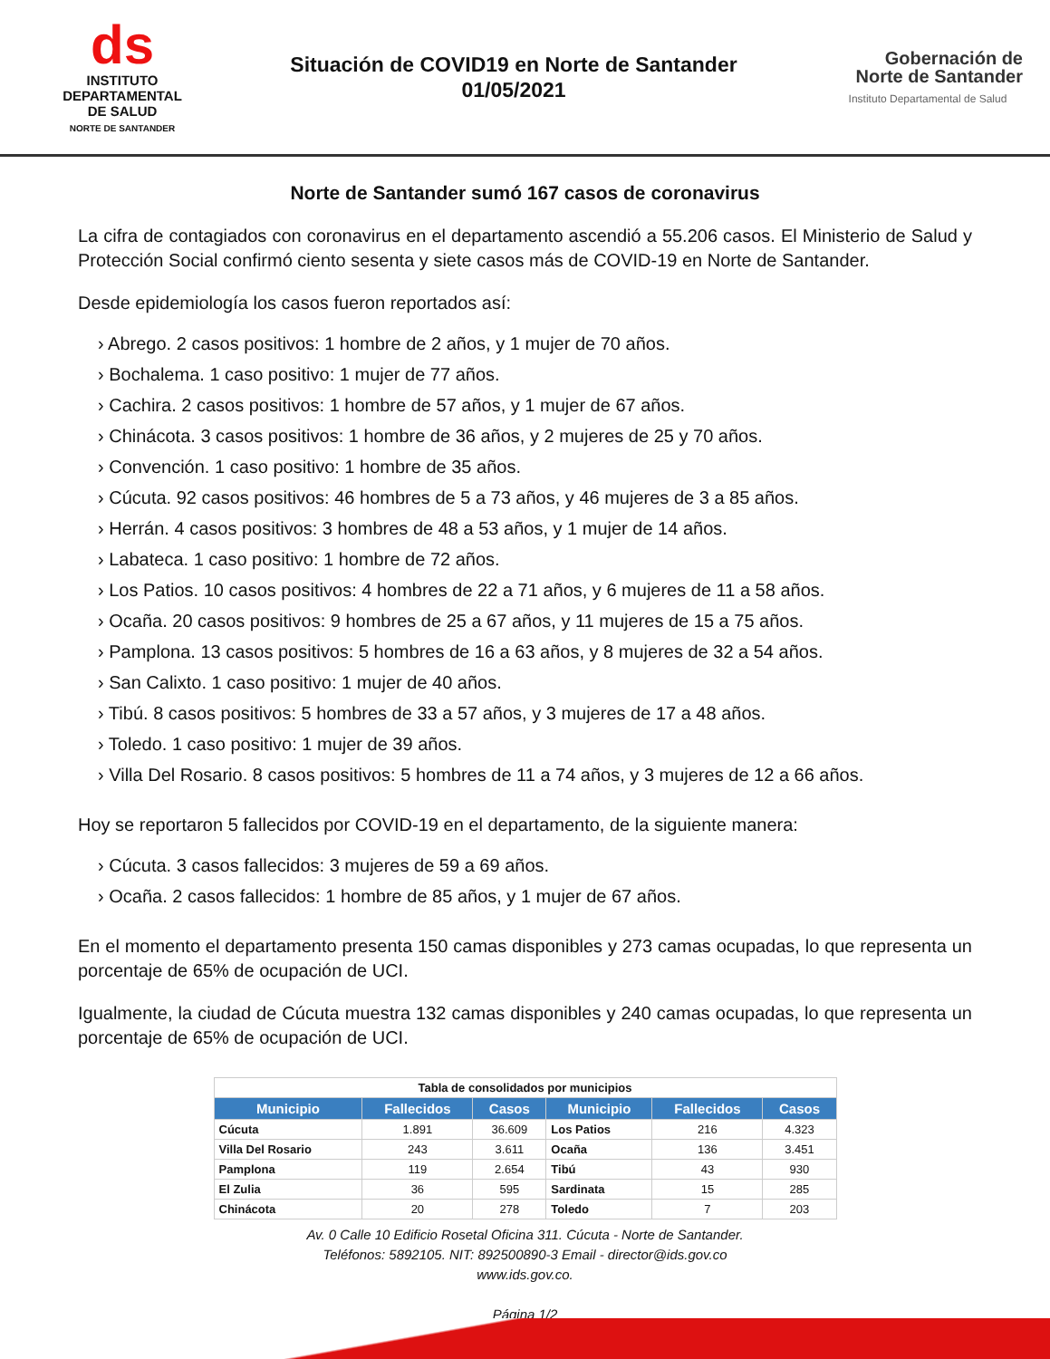ds
INSTITUTO
DEPARTAMENTAL
DE SALUD
NORTE DE SANTANDER
Situación de COVID19 en Norte de Santander
01/05/2021
Gobernación de Norte de Santander
Instituto Departamental de Salud
Norte de Santander sumó 167 casos de coronavirus
La cifra de contagiados con coronavirus en el departamento ascendió a 55.206 casos. El Ministerio de Salud y Protección Social confirmó ciento sesenta y siete casos más de COVID-19 en Norte de Santander.
Desde epidemiología los casos fueron reportados así:
› Abrego. 2 casos positivos: 1 hombre de 2 años, y 1 mujer de 70 años.
› Bochalema. 1 caso positivo: 1 mujer de 77 años.
› Cachira. 2 casos positivos: 1 hombre de 57 años, y 1 mujer de 67 años.
› Chinácota. 3 casos positivos: 1 hombre de 36 años, y 2 mujeres de 25 y 70 años.
› Convención. 1 caso positivo: 1 hombre de 35 años.
› Cúcuta. 92 casos positivos: 46 hombres de 5 a 73 años, y 46 mujeres de 3 a 85 años.
› Herrán. 4 casos positivos: 3 hombres de 48 a 53 años, y 1 mujer de 14 años.
› Labateca. 1 caso positivo: 1 hombre de 72 años.
› Los Patios. 10 casos positivos: 4 hombres de 22 a 71 años, y 6 mujeres de 11 a 58 años.
› Ocaña. 20 casos positivos: 9 hombres de 25 a 67 años, y 11 mujeres de 15 a 75 años.
› Pamplona. 13 casos positivos: 5 hombres de 16 a 63 años, y 8 mujeres de 32 a 54 años.
› San Calixto. 1 caso positivo: 1 mujer de 40 años.
› Tibú. 8 casos positivos: 5 hombres de 33 a 57 años, y 3 mujeres de 17 a 48 años.
› Toledo. 1 caso positivo: 1 mujer de 39 años.
› Villa Del Rosario. 8 casos positivos: 5 hombres de 11 a 74 años, y 3 mujeres de 12 a 66 años.
Hoy se reportaron 5 fallecidos por COVID-19 en el departamento, de la siguiente manera:
› Cúcuta. 3 casos fallecidos: 3 mujeres de 59 a 69 años.
› Ocaña. 2 casos fallecidos: 1 hombre de 85 años, y 1 mujer de 67 años.
En el momento el departamento presenta 150 camas disponibles y 273 camas ocupadas, lo que representa un porcentaje de 65% de ocupación de UCI.
Igualmente, la ciudad de Cúcuta muestra 132 camas disponibles y 240 camas ocupadas, lo que representa un porcentaje de 65% de ocupación de UCI.
| Tabla de consolidados por municipios | | | | | |
| Municipio | Fallecidos | Casos | Municipio | Fallecidos | Casos |
| Cúcuta | 1.891 | 36.609 | Los Patios | 216 | 4.323 |
| Villa Del Rosario | 243 | 3.611 | Ocaña | 136 | 3.451 |
| Pamplona | 119 | 2.654 | Tibú | 43 | 930 |
| El Zulia | 36 | 595 | Sardinata | 15 | 285 |
| Chinácota | 20 | 278 | Toledo | 7 | 203 |
Av. 0 Calle 10 Edificio Rosetal Oficina 311. Cúcuta - Norte de Santander.
Teléfonos: 5892105. NIT: 892500890-3 Email - director@ids.gov.co
www.ids.gov.co.
Página 1/2